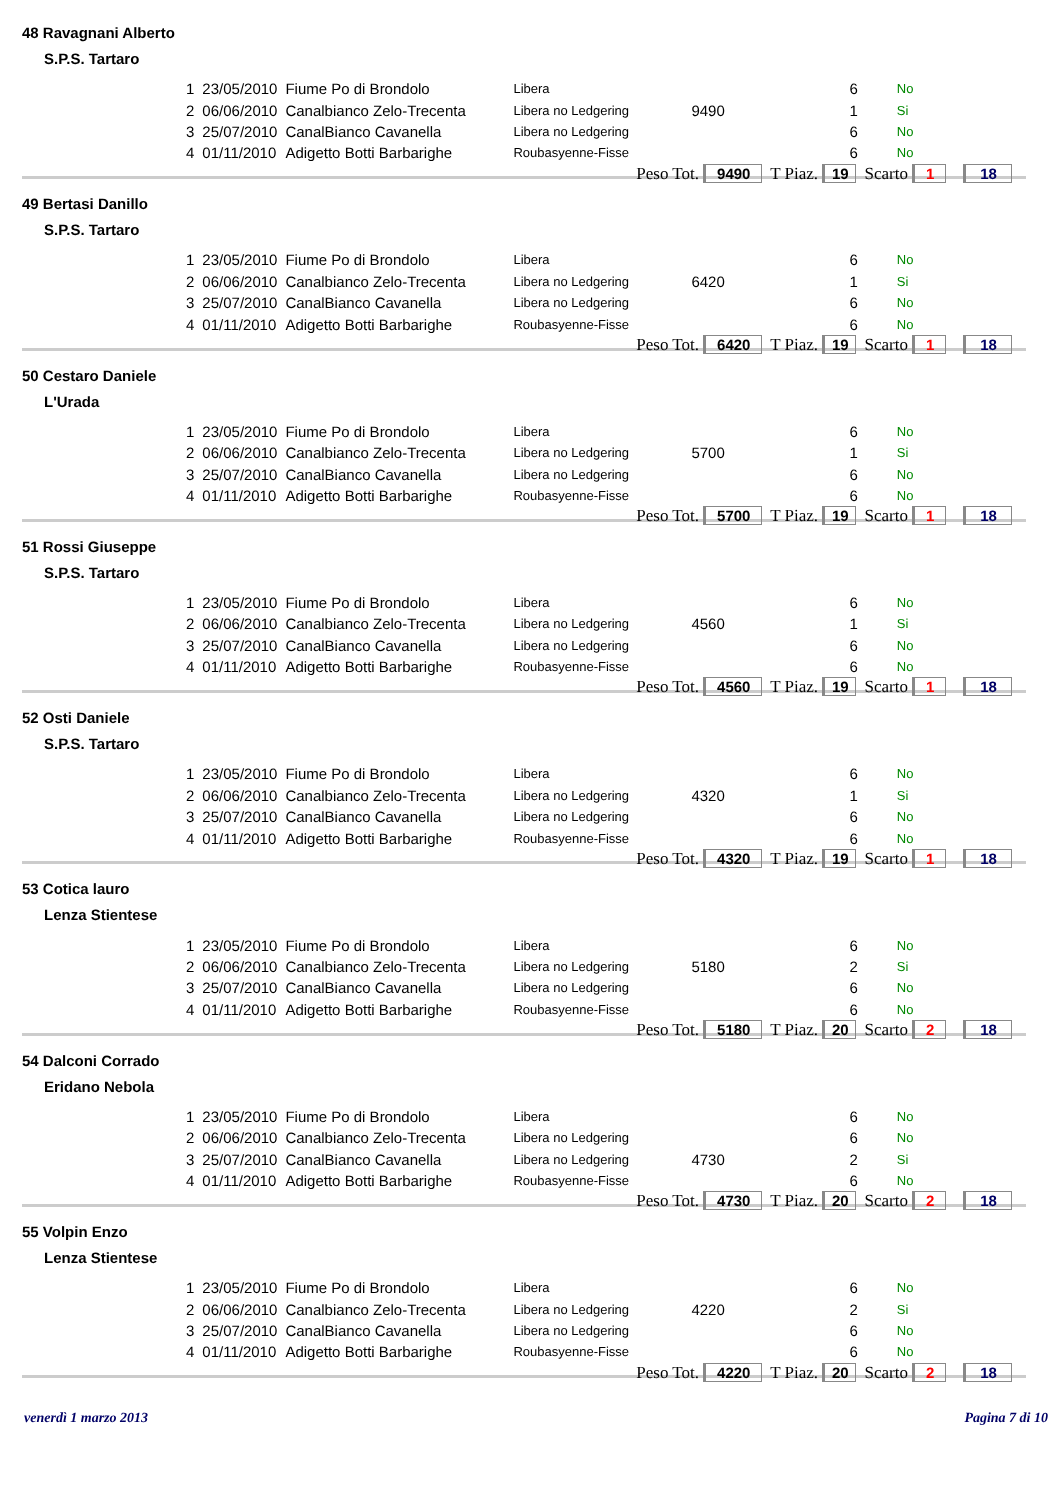48 Ravagnani Alberto
S.P.S. Tartaro
| 1 | 23/05/2010 | Fiume Po di Brondolo | Libera | | 6 | No |
| 2 | 06/06/2010 | Canalbianco Zelo-Trecenta | Libera no Ledgering | 9490 | 1 | Si |
| 3 | 25/07/2010 | CanalBianco Cavanella | Libera no Ledgering | | 6 | No |
| 4 | 01/11/2010 | Adigetto Botti Barbarighe | Roubasyenne-Fisse | | 6 | No |
Peso Tot. 9490 T Piaz. 19 Scarto 1 18
49 Bertasi Danillo
S.P.S. Tartaro
| 1 | 23/05/2010 | Fiume Po di Brondolo | Libera | | 6 | No |
| 2 | 06/06/2010 | Canalbianco Zelo-Trecenta | Libera no Ledgering | 6420 | 1 | Si |
| 3 | 25/07/2010 | CanalBianco Cavanella | Libera no Ledgering | | 6 | No |
| 4 | 01/11/2010 | Adigetto Botti Barbarighe | Roubasyenne-Fisse | | 6 | No |
Peso Tot. 6420 T Piaz. 19 Scarto 1 18
50 Cestaro Daniele
L'Urada
| 1 | 23/05/2010 | Fiume Po di Brondolo | Libera | | 6 | No |
| 2 | 06/06/2010 | Canalbianco Zelo-Trecenta | Libera no Ledgering | 5700 | 1 | Si |
| 3 | 25/07/2010 | CanalBianco Cavanella | Libera no Ledgering | | 6 | No |
| 4 | 01/11/2010 | Adigetto Botti Barbarighe | Roubasyenne-Fisse | | 6 | No |
Peso Tot. 5700 T Piaz. 19 Scarto 1 18
51 Rossi Giuseppe
S.P.S. Tartaro
| 1 | 23/05/2010 | Fiume Po di Brondolo | Libera | | 6 | No |
| 2 | 06/06/2010 | Canalbianco Zelo-Trecenta | Libera no Ledgering | 4560 | 1 | Si |
| 3 | 25/07/2010 | CanalBianco Cavanella | Libera no Ledgering | | 6 | No |
| 4 | 01/11/2010 | Adigetto Botti Barbarighe | Roubasyenne-Fisse | | 6 | No |
Peso Tot. 4560 T Piaz. 19 Scarto 1 18
52 Osti Daniele
S.P.S. Tartaro
| 1 | 23/05/2010 | Fiume Po di Brondolo | Libera | | 6 | No |
| 2 | 06/06/2010 | Canalbianco Zelo-Trecenta | Libera no Ledgering | 4320 | 1 | Si |
| 3 | 25/07/2010 | CanalBianco Cavanella | Libera no Ledgering | | 6 | No |
| 4 | 01/11/2010 | Adigetto Botti Barbarighe | Roubasyenne-Fisse | | 6 | No |
Peso Tot. 4320 T Piaz. 19 Scarto 1 18
53 Cotica lauro
Lenza Stientese
| 1 | 23/05/2010 | Fiume Po di Brondolo | Libera | | 6 | No |
| 2 | 06/06/2010 | Canalbianco Zelo-Trecenta | Libera no Ledgering | 5180 | 2 | Si |
| 3 | 25/07/2010 | CanalBianco Cavanella | Libera no Ledgering | | 6 | No |
| 4 | 01/11/2010 | Adigetto Botti Barbarighe | Roubasyenne-Fisse | | 6 | No |
Peso Tot. 5180 T Piaz. 20 Scarto 2 18
54 Dalconi Corrado
Eridano Nebola
| 1 | 23/05/2010 | Fiume Po di Brondolo | Libera | | 6 | No |
| 2 | 06/06/2010 | Canalbianco Zelo-Trecenta | Libera no Ledgering | | 6 | No |
| 3 | 25/07/2010 | CanalBianco Cavanella | Libera no Ledgering | 4730 | 2 | Si |
| 4 | 01/11/2010 | Adigetto Botti Barbarighe | Roubasyenne-Fisse | | 6 | No |
Peso Tot. 4730 T Piaz. 20 Scarto 2 18
55 Volpin Enzo
Lenza Stientese
| 1 | 23/05/2010 | Fiume Po di Brondolo | Libera | | 6 | No |
| 2 | 06/06/2010 | Canalbianco Zelo-Trecenta | Libera no Ledgering | 4220 | 2 | Si |
| 3 | 25/07/2010 | CanalBianco Cavanella | Libera no Ledgering | | 6 | No |
| 4 | 01/11/2010 | Adigetto Botti Barbarighe | Roubasyenne-Fisse | | 6 | No |
Peso Tot. 4220 T Piaz. 20 Scarto 2 18
venerdì 1 marzo 2013 Pagina 7 di 10